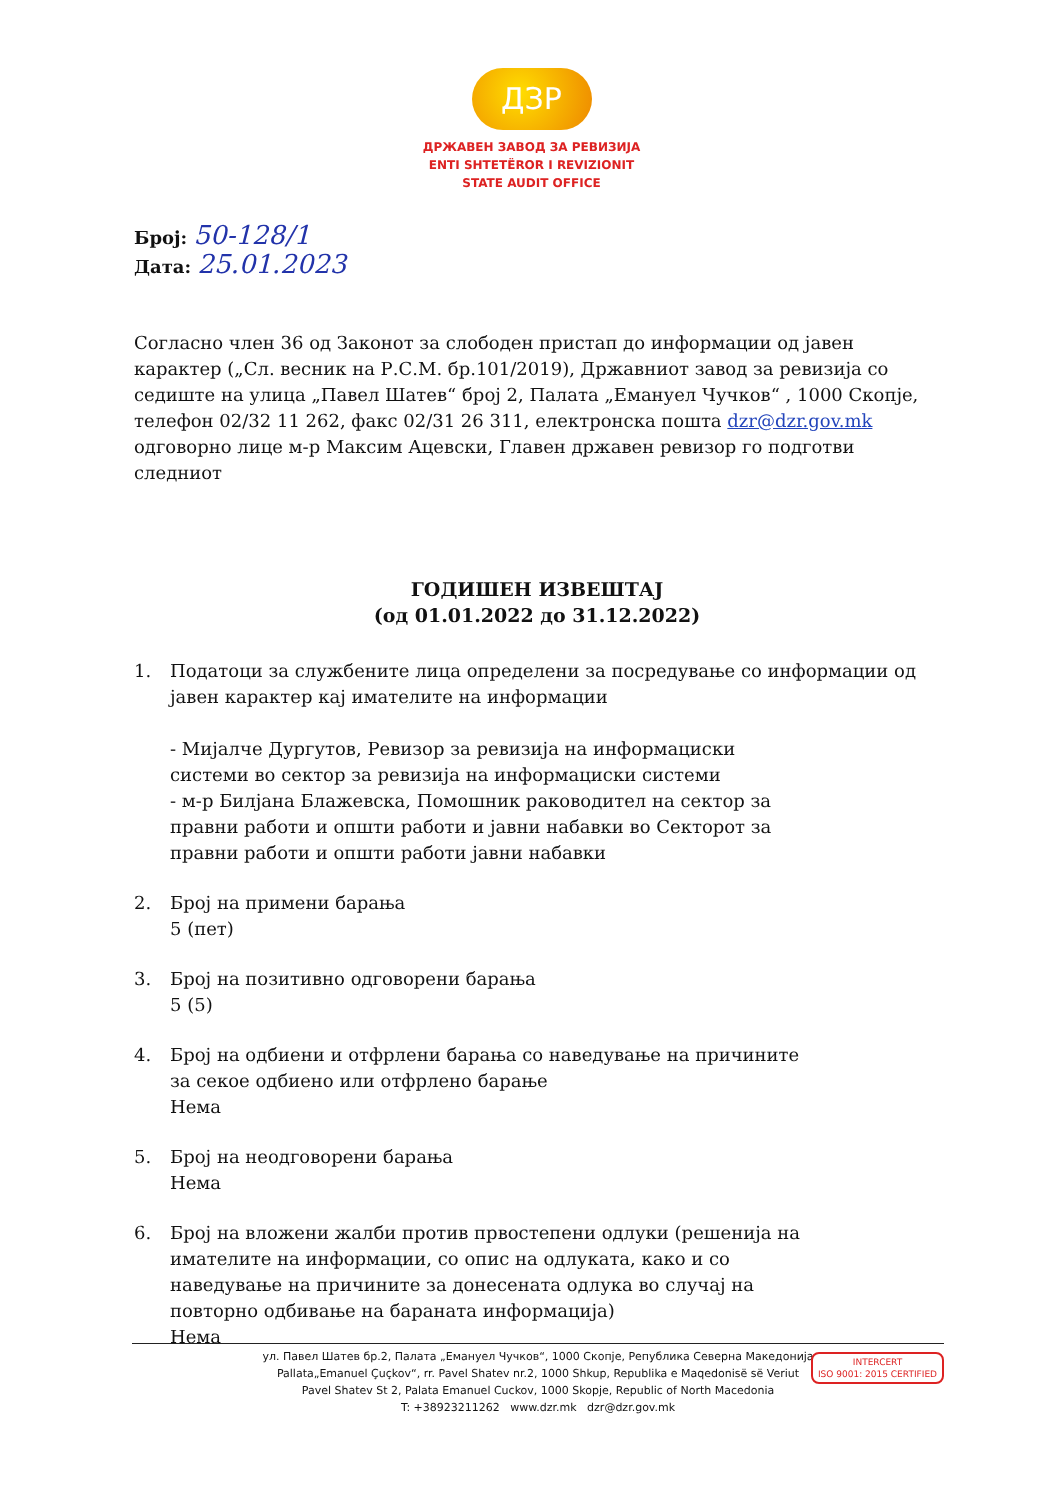ДЗР
ДРЖАВЕН ЗАВОД ЗА РЕВИЗИЈА
ENTI SHTETËROR I REVIZIONIT
STATE AUDIT OFFICE
Број: 50-128/1
Дата: 25.01.2023
Согласно член 36 од Законот за слободен пристап до информации од јавен карактер („Сл. весник на Р.С.М. бр.101/2019), Државниот завод за ревизија со седиште на улица „Павел Шатев“ број 2, Палата „Емануел Чучков“ , 1000 Скопје, телефон 02/32 11 262, факс 02/31 26 311, електронска пошта dzr@dzr.gov.mk одговорно лице м-р Максим Ацевски, Главен државен ревизор го подготви следниот
ГОДИШЕН ИЗВЕШТАЈ
(од 01.01.2022 до 31.12.2022)
1. Податоци за службените лица определени за посредување со информации од јавен карактер кај имателите на информации
- Мијалче Дургутов, Ревизор за ревизија на информациски системи во сектор за ревизија на информациски системи
- м-р Билјана Блажевска, Помошник раководител на сектор за правни работи и општи работи и јавни набавки во Секторот за правни работи и општи работи јавни набавки
2. Број на примени барања
5 (пет)
3. Број на позитивно одговорени барања
5 (5)
4. Број на одбиени и отфрлени барања со наведување на причините за секое одбиено или отфрлено барање
Нема
5. Број на неодговорени барања
Нема
6. Број на вложени жалби против првостепени одлуки (решенија на имателите на информации, со опис на одлуката, како и со наведување на причините за донесената одлука во случај на повторно одбивање на бараната информација)
Нема
ул. Павел Шатев бр.2, Палата „Емануел Чучков“, 1000 Скопје, Република Северна Македонија
Pallata„Emanuel Çuçkov“, rr. Pavel Shatev nr.2, 1000 Shkup, Republika e Maqedonisë së Veriut
Pavel Shatev St 2, Palata Emanuel Cuckov, 1000 Skopje, Republic of North Macedonia
T: +38923211262 www.dzr.mk dzr@dzr.gov.mk
INTERCERT
ISO 9001: 2015 CERTIFIED